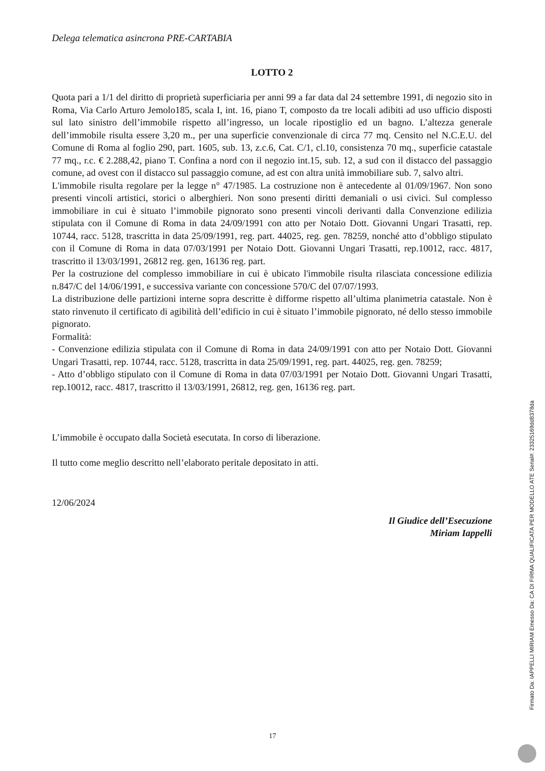Delega telematica asincrona PRE-CARTABIA
LOTTO 2
Quota pari a 1/1 del diritto di proprietà superficiaria per anni 99 a far data dal 24 settembre 1991, di negozio sito in Roma, Via Carlo Arturo Jemolo185, scala I, int. 16, piano T, composto da tre locali adibiti ad uso ufficio disposti sul lato sinistro dell’immobile rispetto all’ingresso, un locale ripostiglio ed un bagno. L’altezza generale dell’immobile risulta essere 3,20 m., per una superficie convenzionale di circa 77 mq. Censito nel N.C.E.U. del Comune di Roma al foglio 290, part. 1605, sub. 13, z.c.6, Cat. C/1, cl.10, consistenza 70 mq., superficie catastale 77 mq., r.c. € 2.288,42, piano T. Confina a nord con il negozio int.15, sub. 12, a sud con il distacco del passaggio comune, ad ovest con il distacco sul passaggio comune, ad est con altra unità immobiliare sub. 7, salvo altri.
L'immobile risulta regolare per la legge n° 47/1985. La costruzione non è antecedente al 01/09/1967. Non sono presenti vincoli artistici, storici o alberghieri. Non sono presenti diritti demaniali o usi civici. Sul complesso immobiliare in cui è situato l’immobile pignorato sono presenti vincoli derivanti dalla Convenzione edilizia stipulata con il Comune di Roma in data 24/09/1991 con atto per Notaio Dott. Giovanni Ungari Trasatti, rep. 10744, racc. 5128, trascritta in data 25/09/1991, reg. part. 44025, reg. gen. 78259, nonché atto d’obbligo stipulato con il Comune di Roma in data 07/03/1991 per Notaio Dott. Giovanni Ungari Trasatti, rep.10012, racc. 4817, trascritto il 13/03/1991, 26812 reg. gen, 16136 reg. part.
Per la costruzione del complesso immobiliare in cui è ubicato l'immobile risulta rilasciata concessione edilizia n.847/C del 14/06/1991, e successiva variante con concessione 570/C del 07/07/1993.
La distribuzione delle partizioni interne sopra descritte è difforme rispetto all’ultima planimetria catastale. Non è stato rinvenuto il certificato di agibilità dell’edificio in cui è situato l’immobile pignorato, né dello stesso immobile pignorato.
Formalità:
- Convenzione edilizia stipulata con il Comune di Roma in data 24/09/1991 con atto per Notaio Dott. Giovanni Ungari Trasatti, rep. 10744, racc. 5128, trascritta in data 25/09/1991, reg. part. 44025, reg. gen. 78259;
- Atto d’obbligo stipulato con il Comune di Roma in data 07/03/1991 per Notaio Dott. Giovanni Ungari Trasatti, rep.10012, racc. 4817, trascritto il 13/03/1991, 26812, reg. gen, 16136 reg. part.
L’immobile è occupato dalla Società esecutata. In corso di liberazione.
Il tutto come meglio descritto nell’elaborato peritale depositato in atti.
12/06/2024
Il Giudice dell’Esecuzione
Miriam Iappelli
17
Firmato Da: IAPPELLI MIRIAM Emesso Da: CA DI FIRMA QUALIFICATA PER MODELLO ATE Serial#: 23325169dd8378da